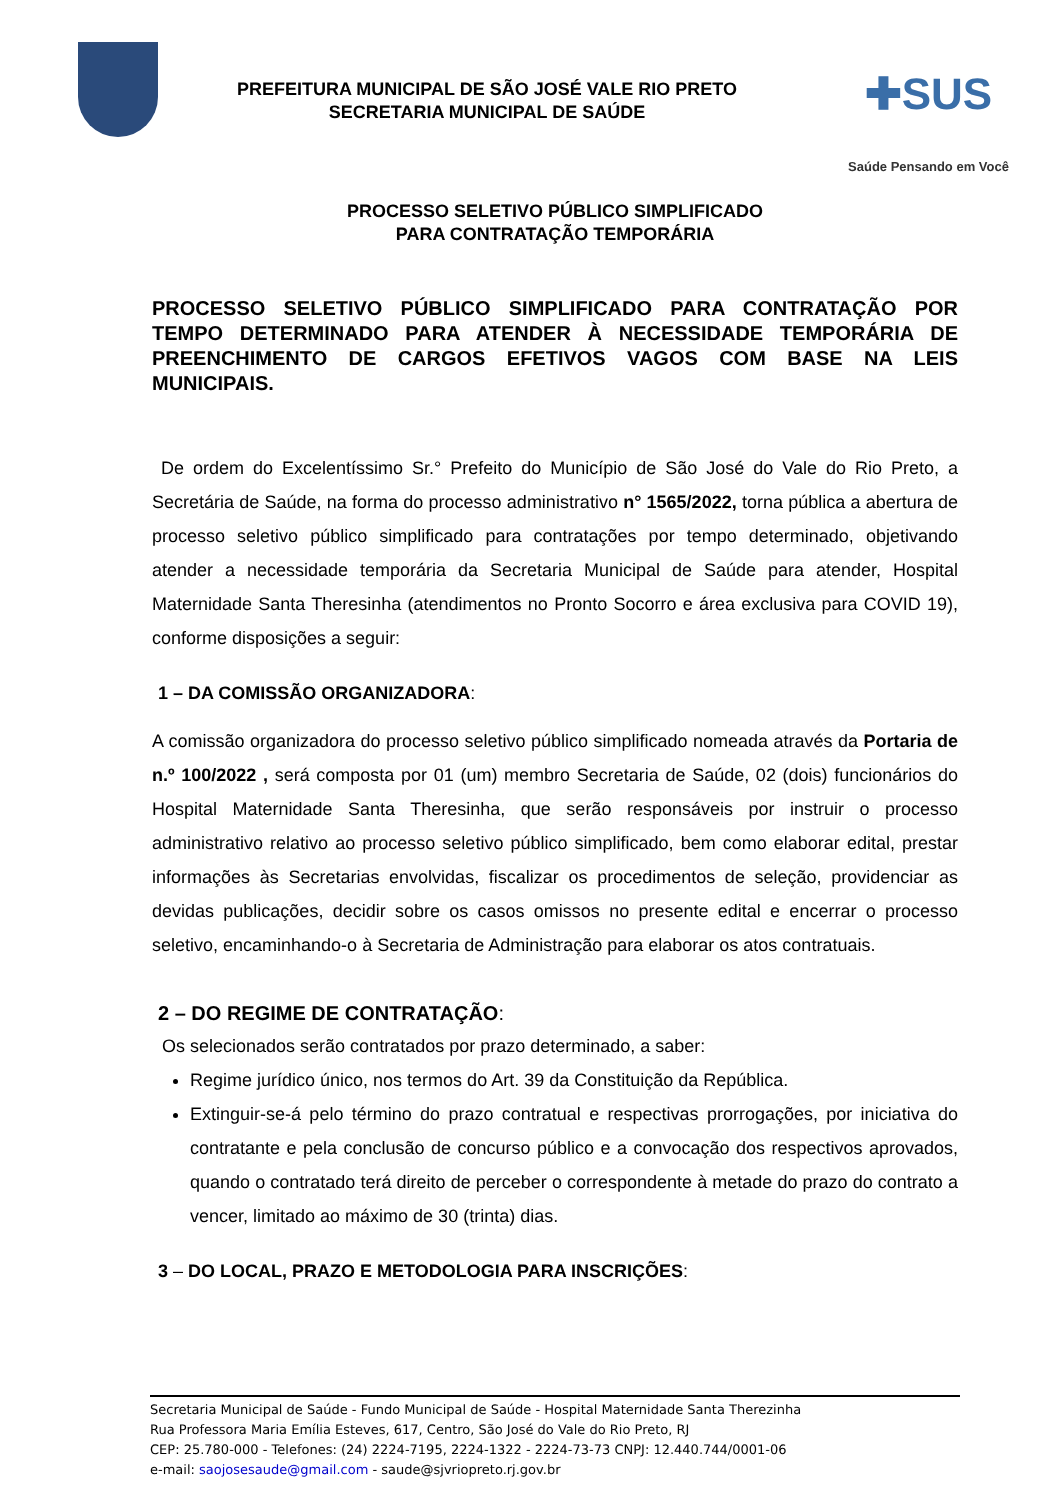PREFEITURA MUNICIPAL DE SÃO JOSÉ VALE RIO PRETO
SECRETARIA MUNICIPAL DE SAÚDE
✚SUS
Saúde Pensando em Você
PROCESSO SELETIVO PÚBLICO SIMPLIFICADO
PARA CONTRATAÇÃO TEMPORÁRIA
PROCESSO SELETIVO PÚBLICO SIMPLIFICADO PARA CONTRATAÇÃO POR TEMPO DETERMINADO PARA ATENDER À NECESSIDADE TEMPORÁRIA DE PREENCHIMENTO DE CARGOS EFETIVOS VAGOS COM BASE NA LEIS MUNICIPAIS.
De ordem do Excelentíssimo Sr.° Prefeito do Município de São José do Vale do Rio Preto, a Secretária de Saúde, na forma do processo administrativo n° 1565/2022, torna pública a abertura de processo seletivo público simplificado para contratações por tempo determinado, objetivando atender a necessidade temporária da Secretaria Municipal de Saúde para atender, Hospital Maternidade Santa Theresinha (atendimentos no Pronto Socorro e área exclusiva para COVID 19), conforme disposições a seguir:
1 – DA COMISSÃO ORGANIZADORA:
A comissão organizadora do processo seletivo público simplificado nomeada através da Portaria de n.º 100/2022 , será composta por 01 (um) membro Secretaria de Saúde, 02 (dois) funcionários do Hospital Maternidade Santa Theresinha, que serão responsáveis por instruir o processo administrativo relativo ao processo seletivo público simplificado, bem como elaborar edital, prestar informações às Secretarias envolvidas, fiscalizar os procedimentos de seleção, providenciar as devidas publicações, decidir sobre os casos omissos no presente edital e encerrar o processo seletivo, encaminhando-o à Secretaria de Administração para elaborar os atos contratuais.
2 – DO REGIME DE CONTRATAÇÃO:
Os selecionados serão contratados por prazo determinado, a saber:
Regime jurídico único, nos termos do Art. 39 da Constituição da República.
Extinguir-se-á pelo término do prazo contratual e respectivas prorrogações, por iniciativa do contratante e pela conclusão de concurso público e a convocação dos respectivos aprovados, quando o contratado terá direito de perceber o correspondente à metade do prazo do contrato a vencer, limitado ao máximo de 30 (trinta) dias.
3 – DO LOCAL, PRAZO E METODOLOGIA PARA INSCRIÇÕES:
Secretaria Municipal de Saúde - Fundo Municipal de Saúde - Hospital Maternidade Santa Therezinha
Rua Professora Maria Emília Esteves, 617, Centro, São José do Vale do Rio Preto, RJ
CEP: 25.780-000 - Telefones: (24) 2224-7195, 2224-1322 - 2224-73-73 CNPJ: 12.440.744/0001-06
e-mail: saojosesaude@gmail.com - saude@sjvriopreto.rj.gov.br